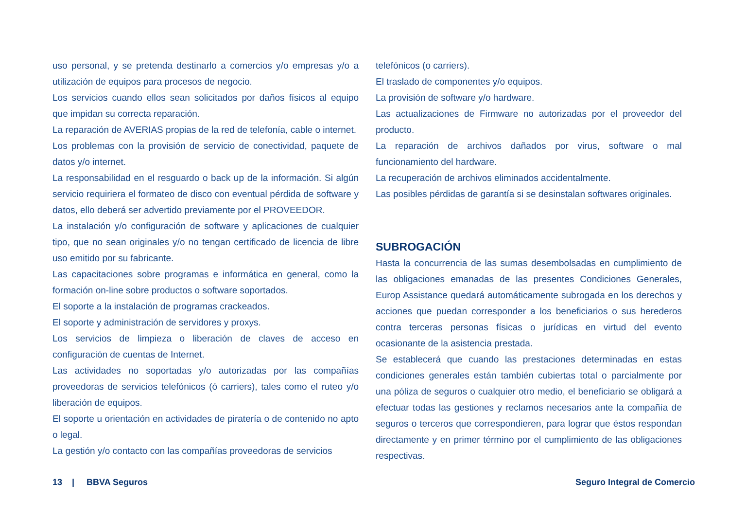uso personal, y se pretenda destinarlo a comercios y/o empresas y/o a utilización de equipos para procesos de negocio.
Los servicios cuando ellos sean solicitados por daños físicos al equipo que impidan su correcta reparación.
La reparación de AVERIAS propias de la red de telefonía, cable o internet.
Los problemas con la provisión de servicio de conectividad, paquete de datos y/o internet.
La responsabilidad en el resguardo o back up de la información. Si algún servicio requiriera el formateo de disco con eventual pérdida de software y datos, ello deberá ser advertido previamente por el PROVEEDOR.
La instalación y/o configuración de software y aplicaciones de cualquier tipo, que no sean originales y/o no tengan certificado de licencia de libre uso emitido por su fabricante.
Las capacitaciones sobre programas e informática en general, como la formación on-line sobre productos o software soportados.
El soporte a la instalación de programas crackeados.
El soporte y administración de servidores y proxys.
Los servicios de limpieza o liberación de claves de acceso en configuración de cuentas de Internet.
Las actividades no soportadas y/o autorizadas por las compañías proveedoras de servicios telefónicos (ó carriers), tales como el ruteo y/o liberación de equipos.
El soporte u orientación en actividades de piratería o de contenido no apto o legal.
La gestión y/o contacto con las compañías proveedoras de servicios
telefónicos (o carriers).
El traslado de componentes y/o equipos.
La provisión de software y/o hardware.
Las actualizaciones de Firmware no autorizadas por el proveedor del producto.
La reparación de archivos dañados por virus, software o mal funcionamiento del hardware.
La recuperación de archivos eliminados accidentalmente.
Las posibles pérdidas de garantía si se desinstalan softwares originales.
SUBROGACIÓN
Hasta la concurrencia de las sumas desembolsadas en cumplimiento de las obligaciones emanadas de las presentes Condiciones Generales, Europ Assistance quedará automáticamente subrogada en los derechos y acciones que puedan corresponder a los beneficiarios o sus herederos contra terceras personas físicas o jurídicas en virtud del evento ocasionante de la asistencia prestada.
Se establecerá que cuando las prestaciones determinadas en estas condiciones generales están también cubiertas total o parcialmente por una póliza de seguros o cualquier otro medio, el beneficiario se obligará a efectuar todas las gestiones y reclamos necesarios ante la compañía de seguros o terceros que correspondieren, para lograr que éstos respondan directamente y en primer término por el cumplimiento de las obligaciones respectivas.
13 | BBVA Seguros Seguro Integral de Comercio